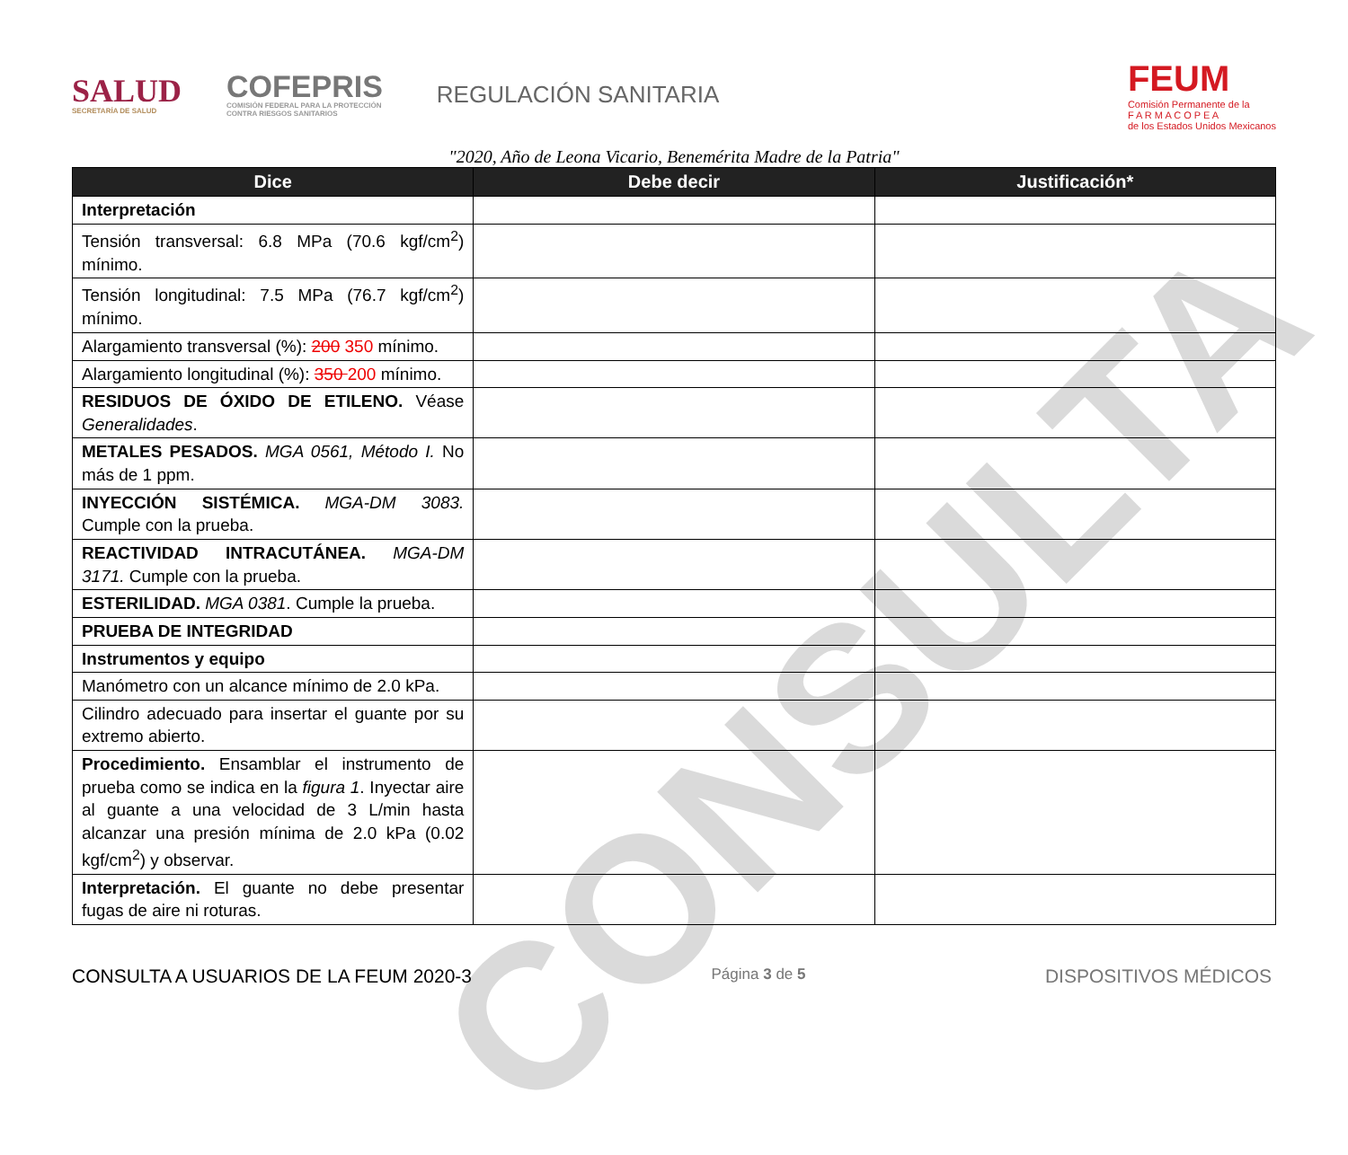CONSULTA
SALUD
SECRETARÍA DE SALUD
COFEPRIS
COMISIÓN FEDERAL PARA LA PROTECCIÓN
CONTRA RIESGOS SANITARIOS
REGULACIÓN SANITARIA
FEUM
Comisión Permanente de la
F A R M A C O P E A
de los Estados Unidos Mexicanos
"2020, Año de Leona Vicario, Benemérita Madre de la Patria"
| Dice | Debe decir | Justificación* |
| --- | --- | --- |
| Interpretación | | |
| Tensión transversal: 6.8 MPa (70.6 kgf/cm<sup>2</sup>) mínimo. | | |
| Tensión longitudinal: 7.5 MPa (76.7 kgf/cm<sup>2</sup>) mínimo. | | |
| Alargamiento transversal (%): 200 350 mínimo. | | |
| Alargamiento longitudinal (%): 350 200 mínimo. | | |
| RESIDUOS DE ÓXIDO DE ETILENO. Véase Generalidades . | | |
| METALES PESADOS. MGA 0561, Método I. No más de 1 ppm. | | |
| INYECCIÓN SISTÉMICA. MGA-DM 3083. Cumple con la prueba. | | |
| REACTIVIDAD INTRACUTÁNEA. MGA-DM 3171. Cumple con la prueba. | | |
| ESTERILIDAD. MGA 0381 . Cumple la prueba. | | |
| PRUEBA DE INTEGRIDAD | | |
| Instrumentos y equipo | | |
| Manómetro con un alcance mínimo de 2.0 kPa. | | |
| Cilindro adecuado para insertar el guante por su extremo abierto. | | |
| Procedimiento. Ensamblar el instrumento de prueba como se indica en la figura 1 . Inyectar aire al guante a una velocidad de 3 L/min hasta alcanzar una presión mínima de 2.0 kPa (0.02 kgf/cm<sup>2</sup>) y observar. | | |
| Interpretación. El guante no debe presentar fugas de aire ni roturas. | | |
CONSULTA A USUARIOS DE LA FEUM 2020-3 Página 3 de 5 DISPOSITIVOS MÉDICOS